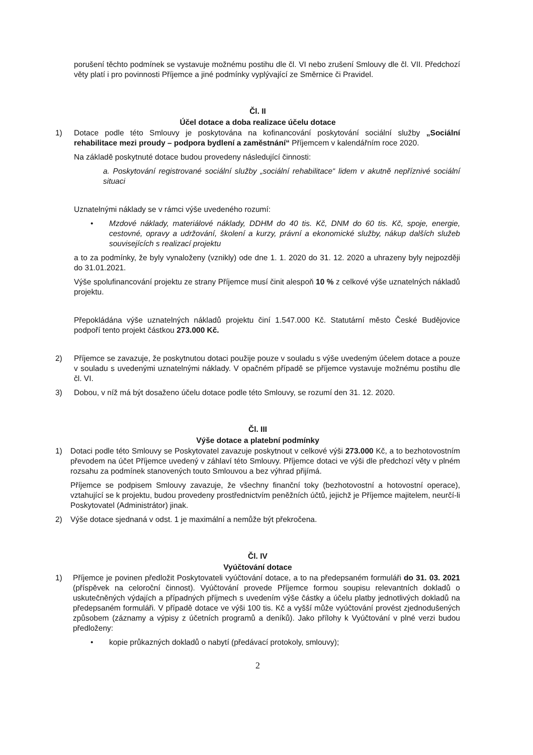porušení těchto podmínek se vystavuje možnému postihu dle čl. VI nebo zrušení Smlouvy dle čl. VII. Předchozí věty platí i pro povinnosti Příjemce a jiné podmínky vyplývající ze Směrnice či Pravidel.
Čl. II
Účel dotace a doba realizace účelu dotace
1) Dotace podle této Smlouvy je poskytována na kofinancování poskytování sociální služby „Sociální rehabilitace mezi proudy – podpora bydlení a zaměstnání“ Příjemcem v kalendářním roce 2020.
Na základě poskytnuté dotace budou provedeny následující činnosti:
a. Poskytování registrované sociální služby „sociální rehabilitace“ lidem v akutně nepříznivé sociální situaci
Uznatelnými náklady se v rámci výše uvedeného rozumí:
• Mzdové náklady, materiálové náklady, DDHM do 40 tis. Kč, DNM do 60 tis. Kč, spoje, energie, cestovné, opravy a udržování, školení a kurzy, právní a ekonomické služby, nákup dalších služeb souvisejících s realizací projektu
a to za podmínky, že byly vynaloženy (vznikly) ode dne 1. 1. 2020 do 31. 12. 2020 a uhrazeny byly nejpozději do 31.01.2021.
Výše spolufinancování projektu ze strany Příjemce musí činit alespoň 10 % z celkové výše uznatelných nákladů projektu.
Přepokládána výše uznatelných nákladů projektu činí 1.547.000 Kč. Statutární město České Budějovice podpoří tento projekt částkou 273.000 Kč.
2) Příjemce se zavazuje, že poskytnutou dotaci použije pouze v souladu s výše uvedeným účelem dotace a pouze v souladu s uvedenými uznatelnými náklady. V opačném případě se příjemce vystavuje možnému postihu dle čl. VI.
3) Dobou, v níž má být dosaženo účelu dotace podle této Smlouvy, se rozumí den 31. 12. 2020.
Čl. III
Výše dotace a platební podmínky
1) Dotaci podle této Smlouvy se Poskytovatel zavazuje poskytnout v celkové výši 273.000 Kč, a to bezhotovostním převodem na účet Příjemce uvedený v záhlaví této Smlouvy. Příjemce dotaci ve výši dle předchozí věty v plném rozsahu za podmínek stanovených touto Smlouvou a bez výhrad přijímá.
Příjemce se podpisem Smlouvy zavazuje, že všechny finanční toky (bezhotovostní a hotovostní operace), vztahující se k projektu, budou provedeny prostřednictvím peněžních účtů, jejichž je Příjemce majitelem, neurčí-li Poskytovatel (Administrátor) jinak.
2) Výše dotace sjednaná v odst. 1 je maximální a nemůže být překročena.
Čl. IV
Vyúčtování dotace
1) Příjemce je povinen předložit Poskytovateli vyúčtování dotace, a to na předepsaném formuláři do 31. 03. 2021 (příspěvek na celoroční činnost). Vyúčtování provede Příjemce formou soupisu relevantních dokladů o uskutečněných výdajích a případných příjmech s uvedením výše částky a účelu platby jednotlivých dokladů na předepsaném formuláři. V případě dotace ve výši 100 tis. Kč a vyšší může vyúčtování provést zjednodušených způsobem (záznamy a výpisy z účetních programů a deníků). Jako přílohy k Vyúčtování v plné verzi budou předloženy:
• kopie průkazných dokladů o nabytí (předávací protokoly, smlouvy);
2